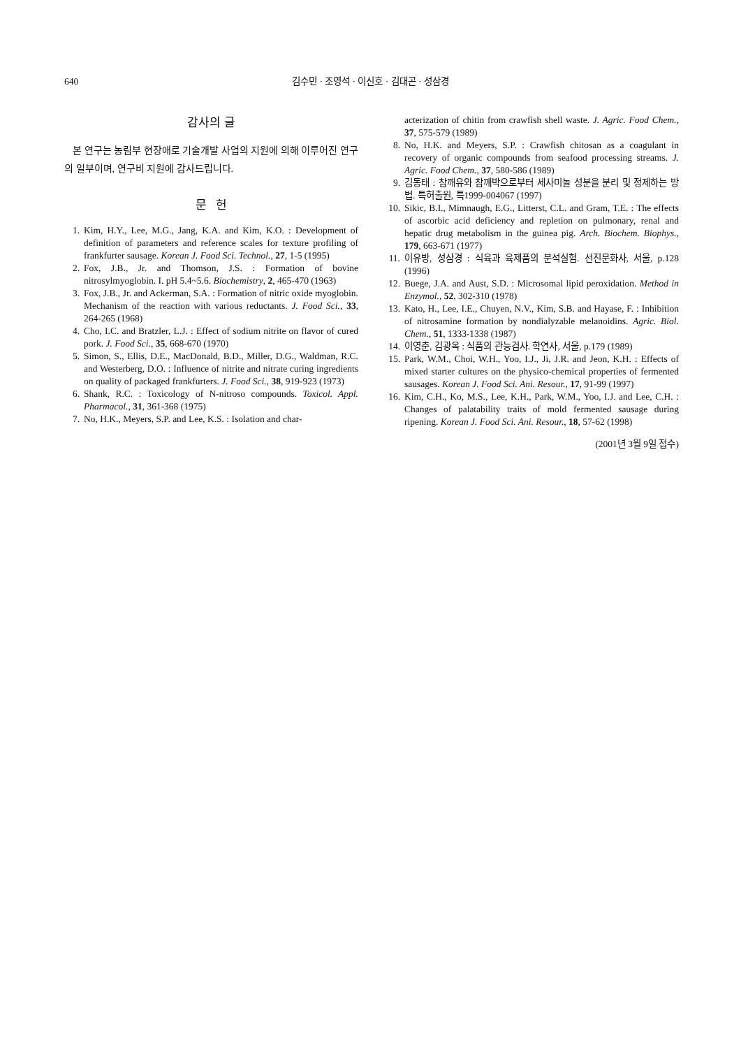640 김수민 · 조영석 · 이신호 · 김대곤 · 성삼경
감사의 글
본 연구는 농림부 현장애로 기술개발 사업의 지원에 의해 이루어진 연구의 일부이며, 연구비 지원에 감사드립니다.
문 헌
1. Kim, H.Y., Lee, M.G., Jang, K.A. and Kim, K.O. : Development of definition of parameters and reference scales for texture profiling of frankfurter sausage. Korean J. Food Sci. Technol., 27, 1-5 (1995)
2. Fox, J.B., Jr. and Thomson, J.S. : Formation of bovine nitrosylmyoglobin. I. pH 5.4~5.6. Biochemistry, 2, 465-470 (1963)
3. Fox, J.B., Jr. and Ackerman, S.A. : Formation of nitric oxide myoglobin. Mechanism of the reaction with various reductants. J. Food Sci., 33, 264-265 (1968)
4. Cho, I.C. and Bratzler, L.J. : Effect of sodium nitrite on flavor of cured pork. J. Food Sci., 35, 668-670 (1970)
5. Simon, S., Ellis, D.E., MacDonald, B.D., Miller, D.G., Waldman, R.C. and Westerberg, D.O. : Influence of nitrite and nitrate curing ingredients on quality of packaged frankfurters. J. Food Sci., 38, 919-923 (1973)
6. Shank, R.C. : Toxicology of N-nitroso compounds. Toxicol. Appl. Pharmacol., 31, 361-368 (1975)
7. No, H.K., Meyers, S.P. and Lee, K.S. : Isolation and char-
acterization of chitin from crawfish shell waste. J. Agric. Food Chem., 37, 575-579 (1989)
8. No, H.K. and Meyers, S.P. : Crawfish chitosan as a coagulant in recovery of organic compounds from seafood processing streams. J. Agric. Food Chem., 37, 580-586 (1989)
9. 김동태 : 참깨유와 참깨박으로부터 세사미놀 성분을 분리 및 정제하는 방법. 특허출원, 특1999-004067 (1997)
10. Sikic, B.I., Mimnaugh, E.G., Litterst, C.L. and Gram, T.E. : The effects of ascorbic acid deficiency and repletion on pulmonary, renal and hepatic drug metabolism in the guinea pig. Arch. Biochem. Biophys., 179, 663-671 (1977)
11. 이유방, 성삼경 : 식육과 육제품의 분석실험. 선진문화사, 서울, p.128 (1996)
12. Buege, J.A. and Aust, S.D. : Microsomal lipid peroxidation. Method in Enzymol., 52, 302-310 (1978)
13. Kato, H., Lee, I.E., Chuyen, N.V., Kim, S.B. and Hayase, F. : Inhibition of nitrosamine formation by nondialyzable melanoidins. Agric. Biol. Chem., 51, 1333-1338 (1987)
14. 이영춘, 김광옥 : 식품의 관능검사. 학연사, 서울, p.179 (1989)
15. Park, W.M., Choi, W.H., Yoo, I.J., Ji, J.R. and Jeon, K.H. : Effects of mixed starter cultures on the physico-chemical properties of fermented sausages. Korean J. Food Sci. Ani. Resour., 17, 91-99 (1997)
16. Kim, C.H., Ko, M.S., Lee, K.H., Park, W.M., Yoo, I.J. and Lee, C.H. : Changes of palatability traits of mold fermented sausage during ripening. Korean J. Food Sci. Ani. Resour., 18, 57-62 (1998)
(2001년 3월 9일 접수)